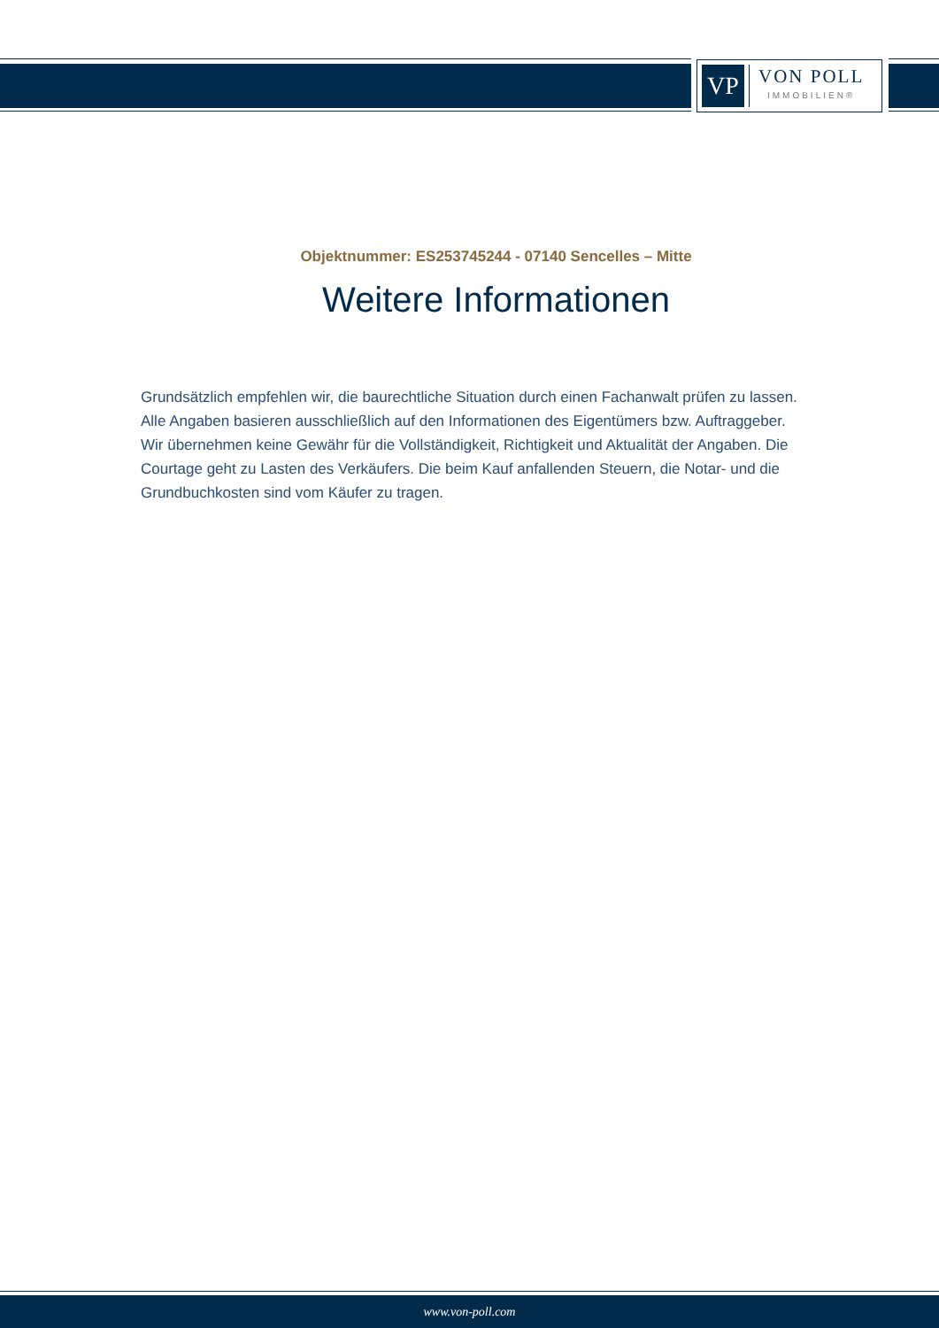VP
VON POLL
IMMOBILIEN®
Objektnummer: ES253745244 - 07140 Sencelles – Mitte
Weitere Informationen
Grundsätzlich empfehlen wir, die baurechtliche Situation durch einen Fachanwalt prüfen zu lassen. Alle Angaben basieren ausschließlich auf den Informationen des Eigentümers bzw. Auftraggeber. Wir übernehmen keine Gewähr für die Vollständigkeit, Richtigkeit und Aktualität der Angaben. Die Courtage geht zu Lasten des Verkäufers. Die beim Kauf anfallenden Steuern, die Notar- und die Grundbuchkosten sind vom Käufer zu tragen.
www.von-poll.com